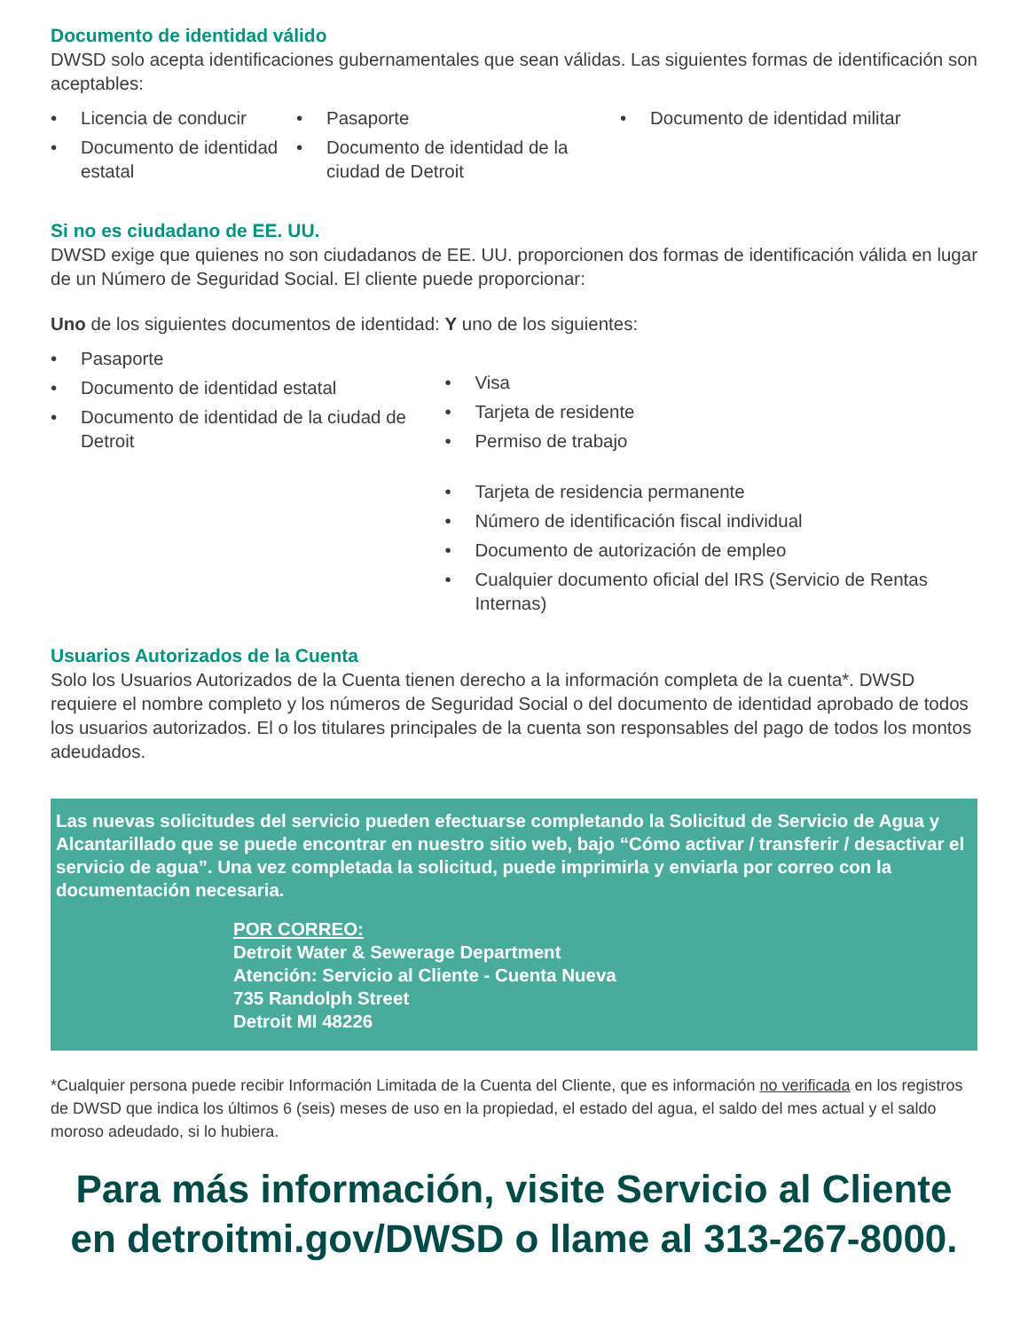Documento de identidad válido
DWSD solo acepta identificaciones gubernamentales que sean válidas. Las siguientes formas de identificación son aceptables:
• Licencia de conducir
• Documento de identidad estatal
• Pasaporte
• Documento de identidad de la ciudad de Detroit
• Documento de identidad militar
Si no es ciudadano de EE. UU.
DWSD exige que quienes no son ciudadanos de EE. UU. proporcionen dos formas de identificación válida en lugar de un Número de Seguridad Social. El cliente puede proporcionar:
Uno de los siguientes documentos de identidad:
• Pasaporte
• Documento de identidad estatal
• Documento de identidad de la ciudad de Detroit
Y uno de los siguientes:
• Visa
• Tarjeta de residente
• Permiso de trabajo
• Tarjeta de residencia permanente
• Número de identificación fiscal individual
• Documento de autorización de empleo
• Cualquier documento oficial del IRS (Servicio de Rentas Internas)
Usuarios Autorizados de la Cuenta
Solo los Usuarios Autorizados de la Cuenta tienen derecho a la información completa de la cuenta*. DWSD requiere el nombre completo y los números de Seguridad Social o del documento de identidad aprobado de todos los usuarios autorizados. El o los titulares principales de la cuenta son responsables del pago de todos los montos adeudados.
Las nuevas solicitudes del servicio pueden efectuarse completando la Solicitud de Servicio de Agua y Alcantarillado que se puede encontrar en nuestro sitio web, bajo “Cómo activar / transferir / desactivar el servicio de agua”. Una vez completada la solicitud, puede imprimirla y enviarla por correo con la documentación necesaria.
POR CORREO:
Detroit Water & Sewerage Department
Atención: Servicio al Cliente - Cuenta Nueva
735 Randolph Street
Detroit MI 48226
*Cualquier persona puede recibir Información Limitada de la Cuenta del Cliente, que es información no verificada en los registros de DWSD que indica los últimos 6 (seis) meses de uso en la propiedad, el estado del agua, el saldo del mes actual y el saldo moroso adeudado, si lo hubiera.
Para más información, visite Servicio al Cliente en detroitmi.gov/DWSD o llame al 313-267-8000.